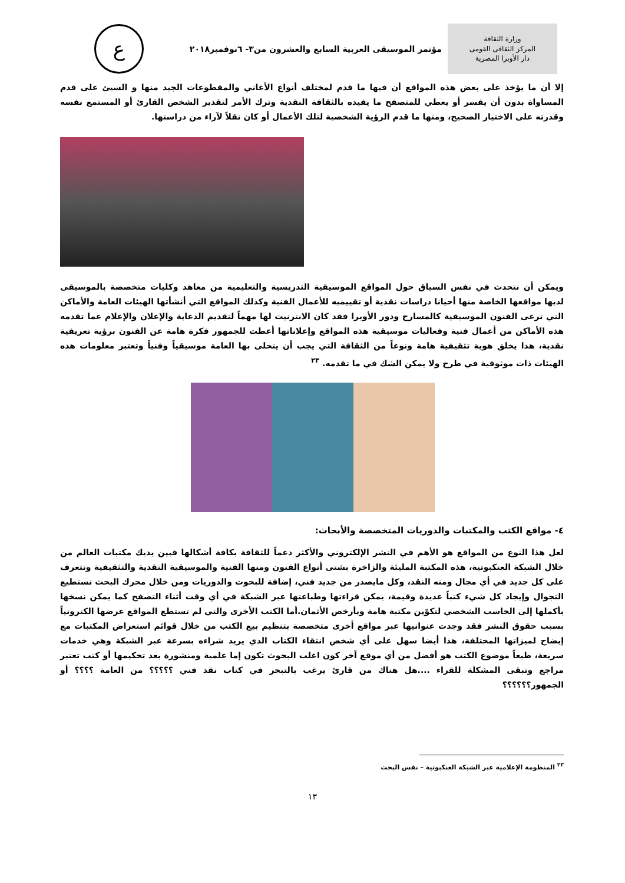وزارة الثقافة
المركز الثقافى القومى
دار الأوبرا المصرية
مؤتمر الموسيقى العربية السابع والعشرون من٣- ٦نوفمبر٢٠١٨
ع
إلا أن ما يؤخذ على بعض هذه المواقع أن فيها ما قدم لمختلف أنواع الأغاني والمقطوعات الجيد منها و السيئ على قدم المساواة بدون أن يفسر أو يعطي للمتصفح ما يفيده بالثقافة النقدية وترك الأمر لتقدير الشخص القارئ أو المستمع نفسه وقدرته على الاختيار الصحيح، ومنها ما قدم الرؤية الشخصية لتلك الأعمال أو كان نقلاً لآراء من دراستها.
ويمكن أن نتحدث في نفس السياق حول المواقع الموسيقية التدريسية والتعليمية من معاهد وكليات متخصصة بالموسيقى لديها مواقعها الخاصة منها أحيانا دراسات نقدية أو تقييميه للأعمال الفنية وكذلك المواقع التي أنشأتها الهيئات العامة والأماكن التي ترعى الفنون الموسيقية كالمسارح ودور الأوبرا فقد كان الانترنيت لها مهماً لتقديم الدعاية والإعلان والإعلام عما تقدمه هذه الأماكن من أعمال فنية وفعاليات موسيقية هذه المواقع وإعلاناتها أعطت للجمهور فكرة هامة عن الفنون برؤية تعريفية نقدية، هذا يخلق هوية تثقيفية هامة ونوعاً من الثقافة التي يجب أن يتحلى بها العامة موسيقياً وفنياً وتعتبر معلومات هذه الهيئات ذات موثوقية في طرح ولا يمكن الشك في ما تقدمه. <sup>٢٣</sup>
٤- مواقع الكتب والمكتبات والدوريات المتخصصة والأبحاث:
لعل هذا النوع من المواقع هو الأهم في النشر الإلكتروني والأكثر دعماً للثقافة بكافة أشكالها فبين يديك مكتبات العالم من خلال الشبكة العنكبوتية، هذه المكتبة المليئة والزاخرة بشتى أنواع الفنون ومنها الفنية والموسيقية النقدية والتثقيفية ونتعرف على كل جديد في أي مجال ومنه النقد، وكل مايصدر من جديد فني، إضافة للبحوث والدوريات ومن خلال محرك البحث نستطيع التجوال وإيجاد كل شيء كتباً عديدة وقيمة، يمكن قراءتها وطباعتها عبر الشبكة في أي وقت أثناء التصفح كما يمكن نسخها بأكملها إلى الحاسب الشخصي لتكوّين مكتبة هامة وبأرخص الأثمان.أما الكتب الأخرى والتي لم تستطع المواقع عرضها الكترونياً بسبب حقوق النشر فقد وجدت عنوانيها عبر مواقع أخرى متخصصة بتنظيم بيع الكتب من خلال قوائم استعراض المكتبات مع إيضاح لميزاتها المختلفة، هذا أيضا سهل على أي شخص انتقاء الكتاب الذي يريد شراءه بسرعة عبر الشبكة وهي خدمات سريعة، طبعاً موضوع الكتب هو أفضل من أي موقع آخر كون اغلب البحوث تكون إما علمية ومنشورة بعد تحكيمها أو كتب تعتبر مراجع وتبقى المشكلة للقراء ....هل هناك من قارئ يرغب بالتبحر في كتاب نقد فني ؟؟؟؟؟ من العامة ؟؟؟؟ أو الجمهور؟؟؟؟؟؟
<sup>٢٣</sup> المنظومة الإعلامية عبر الشبكة العنكبوتية – نفس البحث
١٣